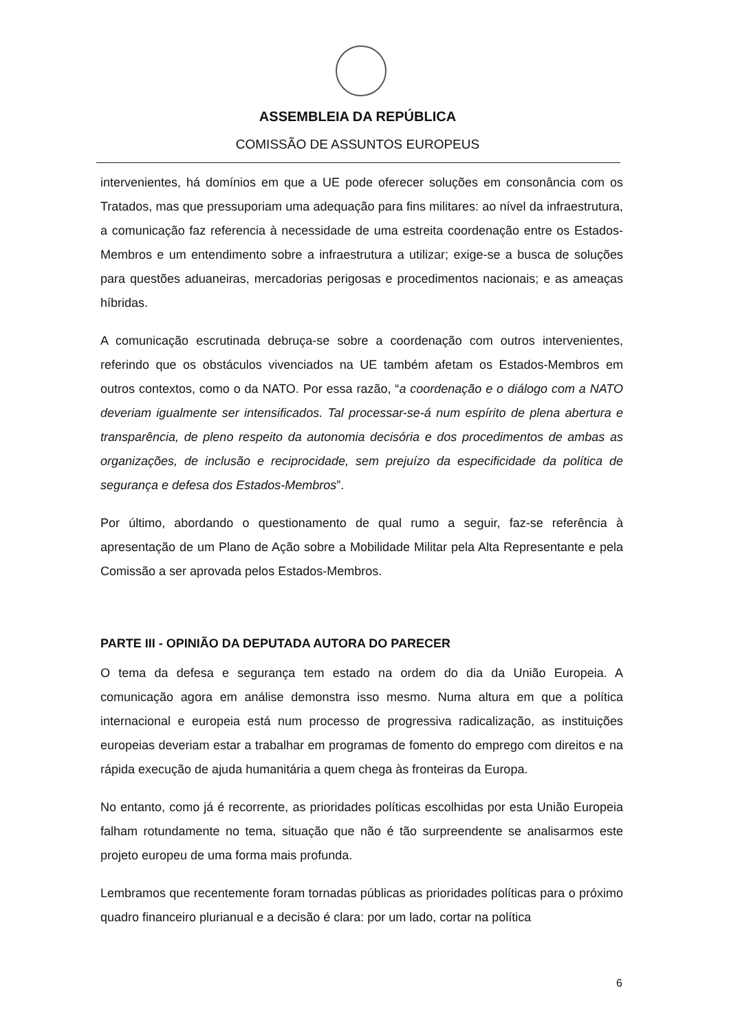ASSEMBLEIA DA REPÚBLICA
COMISSÃO DE ASSUNTOS EUROPEUS
intervenientes, há domínios em que a UE pode oferecer soluções em consonância com os Tratados, mas que pressuporiam uma adequação para fins militares: ao nível da infraestrutura, a comunicação faz referencia à necessidade de uma estreita coordenação entre os Estados-Membros e um entendimento sobre a infraestrutura a utilizar; exige-se a busca de soluções para questões aduaneiras, mercadorias perigosas e procedimentos nacionais; e as ameaças híbridas.
A comunicação escrutinada debruça-se sobre a coordenação com outros intervenientes, referindo que os obstáculos vivenciados na UE também afetam os Estados-Membros em outros contextos, como o da NATO. Por essa razão, “a coordenação e o diálogo com a NATO deveriam igualmente ser intensificados. Tal processar-se-á num espírito de plena abertura e transparência, de pleno respeito da autonomia decisória e dos procedimentos de ambas as organizações, de inclusão e reciprocidade, sem prejuízo da especificidade da política de segurança e defesa dos Estados-Membros”.
Por último, abordando o questionamento de qual rumo a seguir, faz-se referência à apresentação de um Plano de Ação sobre a Mobilidade Militar pela Alta Representante e pela Comissão a ser aprovada pelos Estados-Membros.
PARTE III - OPINIÃO DA DEPUTADA AUTORA DO PARECER
O tema da defesa e segurança tem estado na ordem do dia da União Europeia. A comunicação agora em análise demonstra isso mesmo. Numa altura em que a política internacional e europeia está num processo de progressiva radicalização, as instituições europeias deveriam estar a trabalhar em programas de fomento do emprego com direitos e na rápida execução de ajuda humanitária a quem chega às fronteiras da Europa.
No entanto, como já é recorrente, as prioridades políticas escolhidas por esta União Europeia falham rotundamente no tema, situação que não é tão surpreendente se analisarmos este projeto europeu de uma forma mais profunda.
Lembramos que recentemente foram tornadas públicas as prioridades políticas para o próximo quadro financeiro plurianual e a decisão é clara: por um lado, cortar na política
6